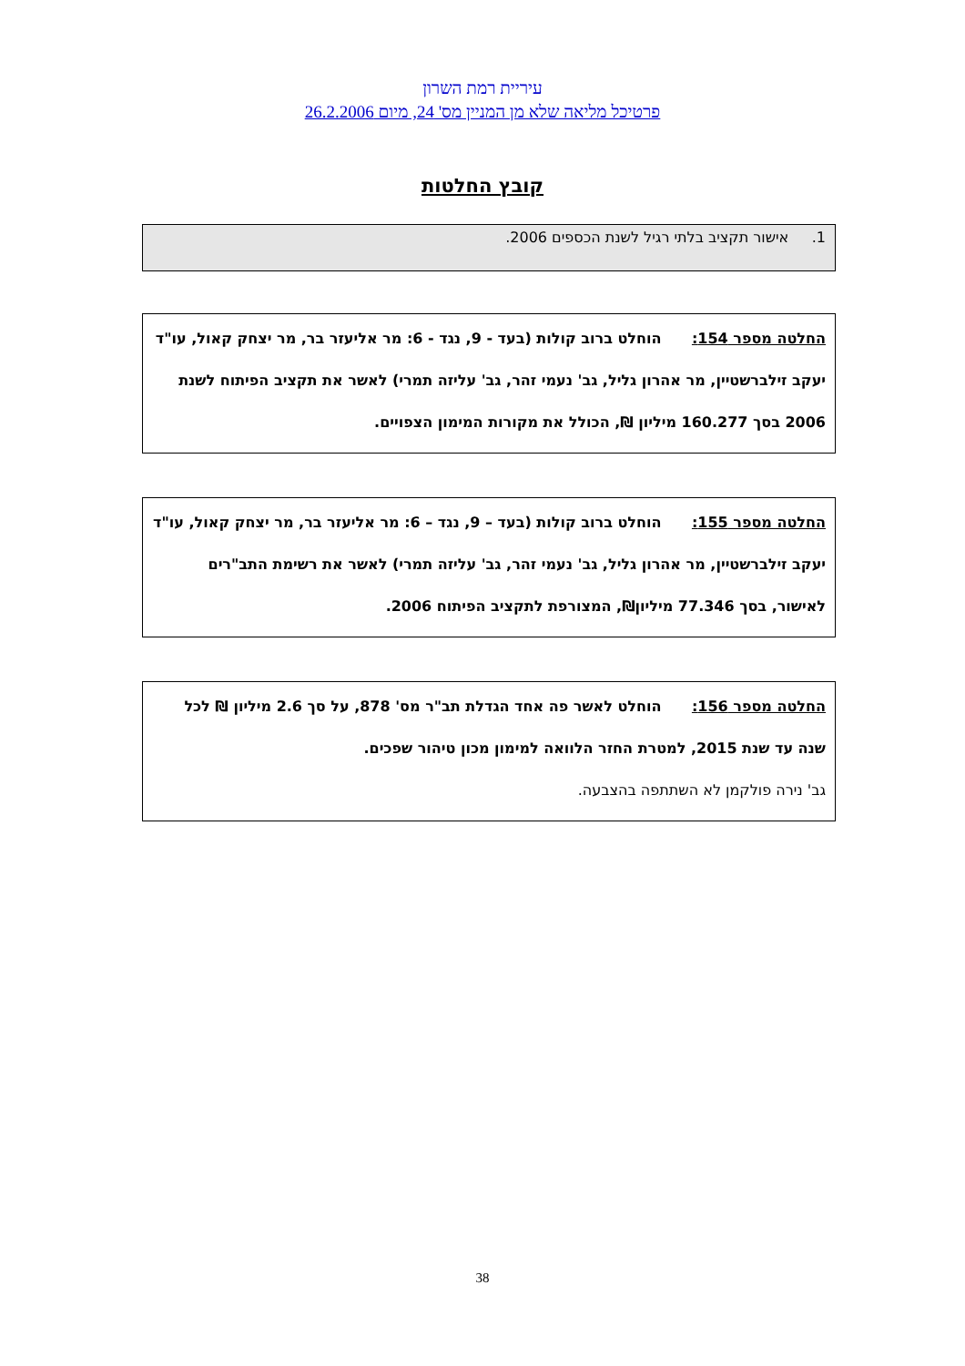עיריית רמת השרון
פרטיכל מליאה שלא מן המניין מס' 24, מיום 26.2.2006
קובץ החלטות
1. אישור תקציב בלתי רגיל לשנת הכספים 2006.
החלטה מספר 154: הוחלט ברוב קולות (בעד - 9, נגד - 6: מר אליעזר בר, מר יצחק קאול, עו"ד יעקב זילברשטיין, מר אהרון גליל, גב' נעמי זהר, גב' עליזה תמרי) לאשר את תקציב הפיתוח לשנת 2006 בסך 160.277 מיליון ₪, הכולל את מקורות המימון הצפויים.
החלטה מספר 155: הוחלט ברוב קולות (בעד – 9, נגד – 6: מר אליעזר בר, מר יצחק קאול, עו"ד יעקב זילברשטיין, מר אהרון גליל, גב' נעמי זהר, גב' עליזה תמרי) לאשר את רשימת התב"רים לאישור, בסך 77.346 מיליון₪, המצורפת לתקציב הפיתוח 2006.
החלטה מספר 156: הוחלט לאשר פה אחד הגדלת תב"ר מס' 878, על סך 2.6 מיליון ₪ לכל שנה עד שנת 2015, למטרת החזר הלוואה למימון מכון טיהור שפכים.
גב' נירה פולקמן לא השתתפה בהצבעה.
38